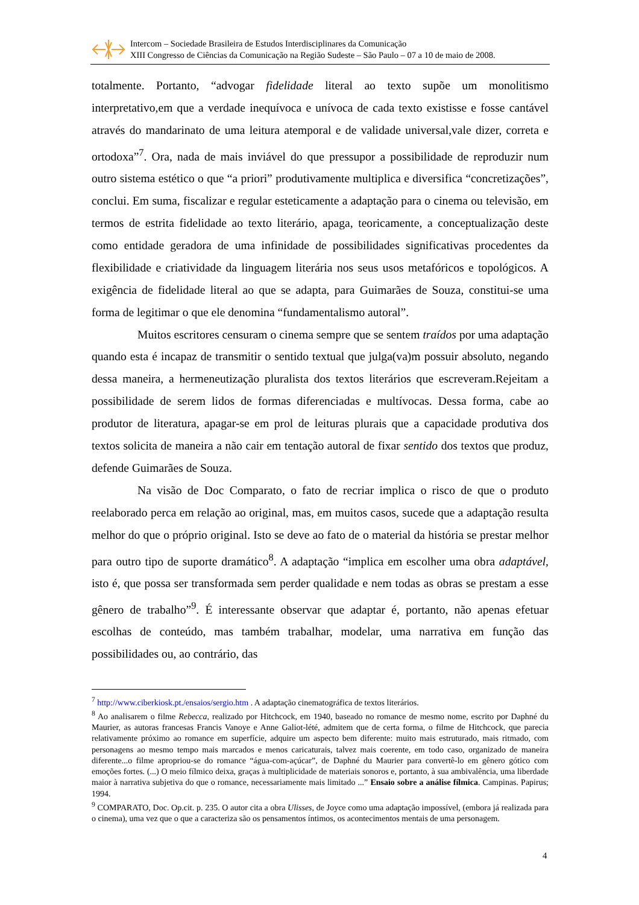Intercom – Sociedade Brasileira de Estudos Interdisciplinares da Comunicação
XIII Congresso de Ciências da Comunicação na Região Sudeste – São Paulo – 07 a 10 de maio de 2008.
totalmente. Portanto, “advogar fidelidade literal ao texto supõe um monolitismo interpretativo,em que a verdade inequívoca e unívoca de cada texto existisse e fosse cantável através do mandarinato de uma leitura atemporal e de validade universal,vale dizer, correta e ortodoxa”<sup>7</sup>. Ora, nada de mais inviável do que pressupor a possibilidade de reproduzir num outro sistema estético o que “a priori” produtivamente multiplica e diversifica “concretizações”, conclui. Em suma, fiscalizar e regular esteticamente a adaptação para o cinema ou televisão, em termos de estrita fidelidade ao texto literário, apaga, teoricamente, a conceptualização deste como entidade geradora de uma infinidade de possibilidades significativas procedentes da flexibilidade e criatividade da linguagem literária nos seus usos metafóricos e topológicos. A exigência de fidelidade literal ao que se adapta, para Guimarães de Souza, constitui-se uma forma de legitimar o que ele denomina “fundamentalismo autoral”.
Muitos escritores censuram o cinema sempre que se sentem traídos por uma adaptação quando esta é incapaz de transmitir o sentido textual que julga(va)m possuir absoluto, negando dessa maneira, a hermeneutização pluralista dos textos literários que escreveram.Rejeitam a possibilidade de serem lidos de formas diferenciadas e multívocas. Dessa forma, cabe ao produtor de literatura, apagar-se em prol de leituras plurais que a capacidade produtiva dos textos solicita de maneira a não cair em tentação autoral de fixar sentido dos textos que produz, defende Guimarães de Souza.
Na visão de Doc Comparato, o fato de recriar implica o risco de que o produto reelaborado perca em relação ao original, mas, em muitos casos, sucede que a adaptação resulta melhor do que o próprio original. Isto se deve ao fato de o material da história se prestar melhor para outro tipo de suporte dramático<sup>8</sup>. A adaptação “implica em escolher uma obra adaptável, isto é, que possa ser transformada sem perder qualidade e nem todas as obras se prestam a esse gênero de trabalho”<sup>9</sup>. É interessante observar que adaptar é, portanto, não apenas efetuar escolhas de conteúdo, mas também trabalhar, modelar, uma narrativa em função das possibilidades ou, ao contrário, das
<sup>7</sup> http://www.ciberkiosk.pt./ensaios/sergio.htm . A adaptação cinematográfica de textos literários.
<sup>8</sup> Ao analisarem o filme Rebecca, realizado por Hitchcock, em 1940, baseado no romance de mesmo nome, escrito por Daphné du Maurier, as autoras francesas Francis Vanoye e Anne Galiot-lété, admitem que de certa forma, o filme de Hitchcock, que parecia relativamente próximo ao romance em superfície, adquire um aspecto bem diferente: muito mais estruturado, mais ritmado, com personagens ao mesmo tempo mais marcados e menos caricaturais, talvez mais coerente, em todo caso, organizado de maneira diferente...o filme apropriou-se do romance “água-com-açúcar”, de Daphné du Maurier para convertê-lo em gênero gótico com emoções fortes. (...) O meio fílmico deixa, graças à multiplicidade de materiais sonoros e, portanto, à sua ambivalência, uma liberdade maior à narrativa subjetiva do que o romance, necessariamente mais limitado ...” Ensaio sobre a análise fílmica. Campinas. Papirus; 1994.
<sup>9</sup> COMPARATO, Doc. Op.cit. p. 235. O autor cita a obra Ulisses, de Joyce como uma adaptação impossível, (embora já realizada para o cinema), uma vez que o que a caracteriza são os pensamentos íntimos, os acontecimentos mentais de uma personagem.
4